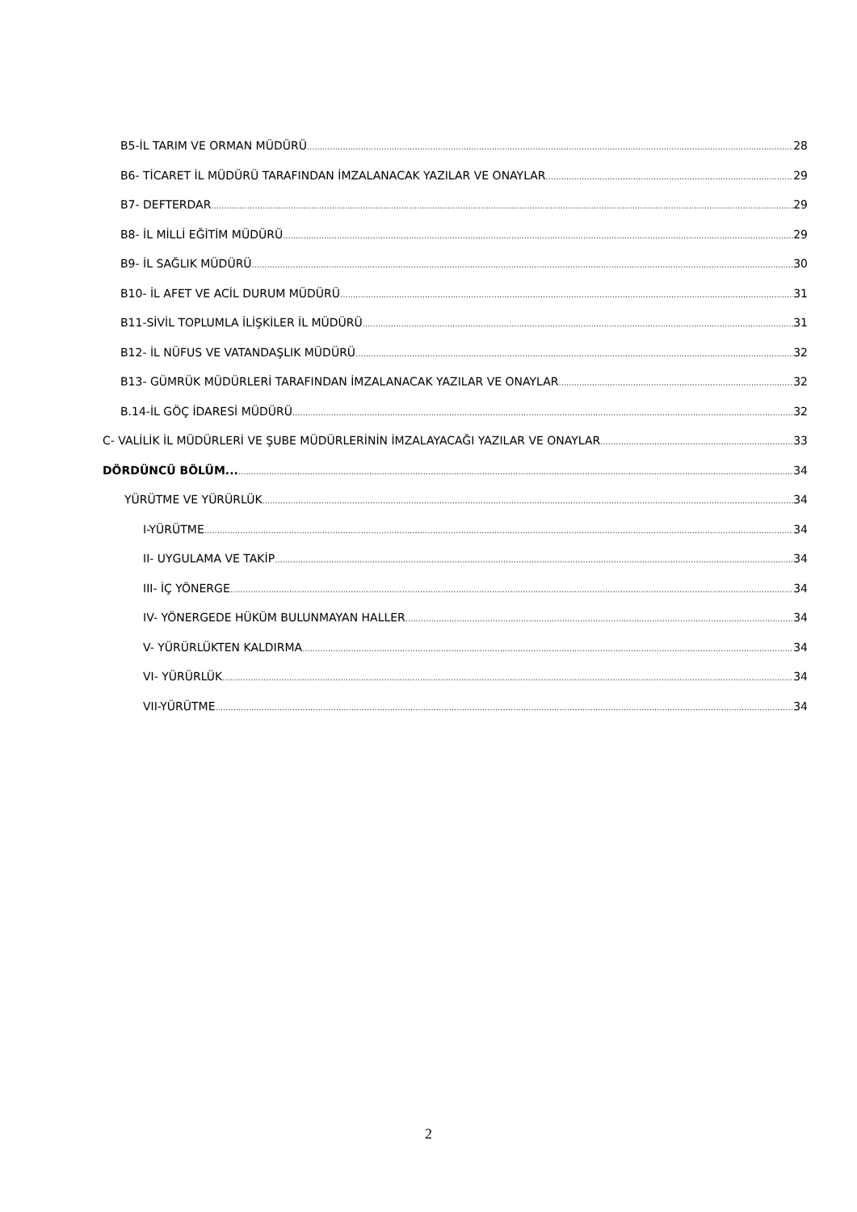B5-İL TARIM VE ORMAN MÜDÜRÜ 28
B6- TİCARET İL MÜDÜRÜ TARAFINDAN İMZALANACAK YAZILAR VE ONAYLAR 29
B7- DEFTERDAR 29
B8- İL MİLLİ EĞİTİM MÜDÜRÜ 29
B9- İL SAĞLIK MÜDÜRÜ 30
B10- İL AFET VE ACİL DURUM MÜDÜRÜ 31
B11-SİVİL TOPLUMLA İLİŞKİLER İL MÜDÜRÜ 31
B12- İL NÜFUS VE VATANDAŞLIK MÜDÜRÜ 32
B13- GÜMRÜK MÜDÜRLERİ TARAFINDAN İMZALANACAK YAZILAR VE ONAYLAR 32
B.14-İL GÖÇ İDARESİ MÜDÜRÜ 32
C- VALİLİK İL MÜDÜRLERİ VE ŞUBE MÜDÜRLERİNİN İMZALAYACAĞI YAZILAR VE ONAYLAR 33
DÖRDÜNCÜ BÖLÜM... 34
YÜRÜTME VE YÜRÜRLÜK 34
I-YÜRÜTME 34
II- UYGULAMA VE TAKİP 34
III- İÇ YÖNERGE 34
IV- YÖNERGEDE HÜKÜM BULUNMAYAN HALLER 34
V- YÜRÜRLÜKTEN KALDIRMA 34
VI- YÜRÜRLÜK 34
VII-YÜRÜTME 34
2